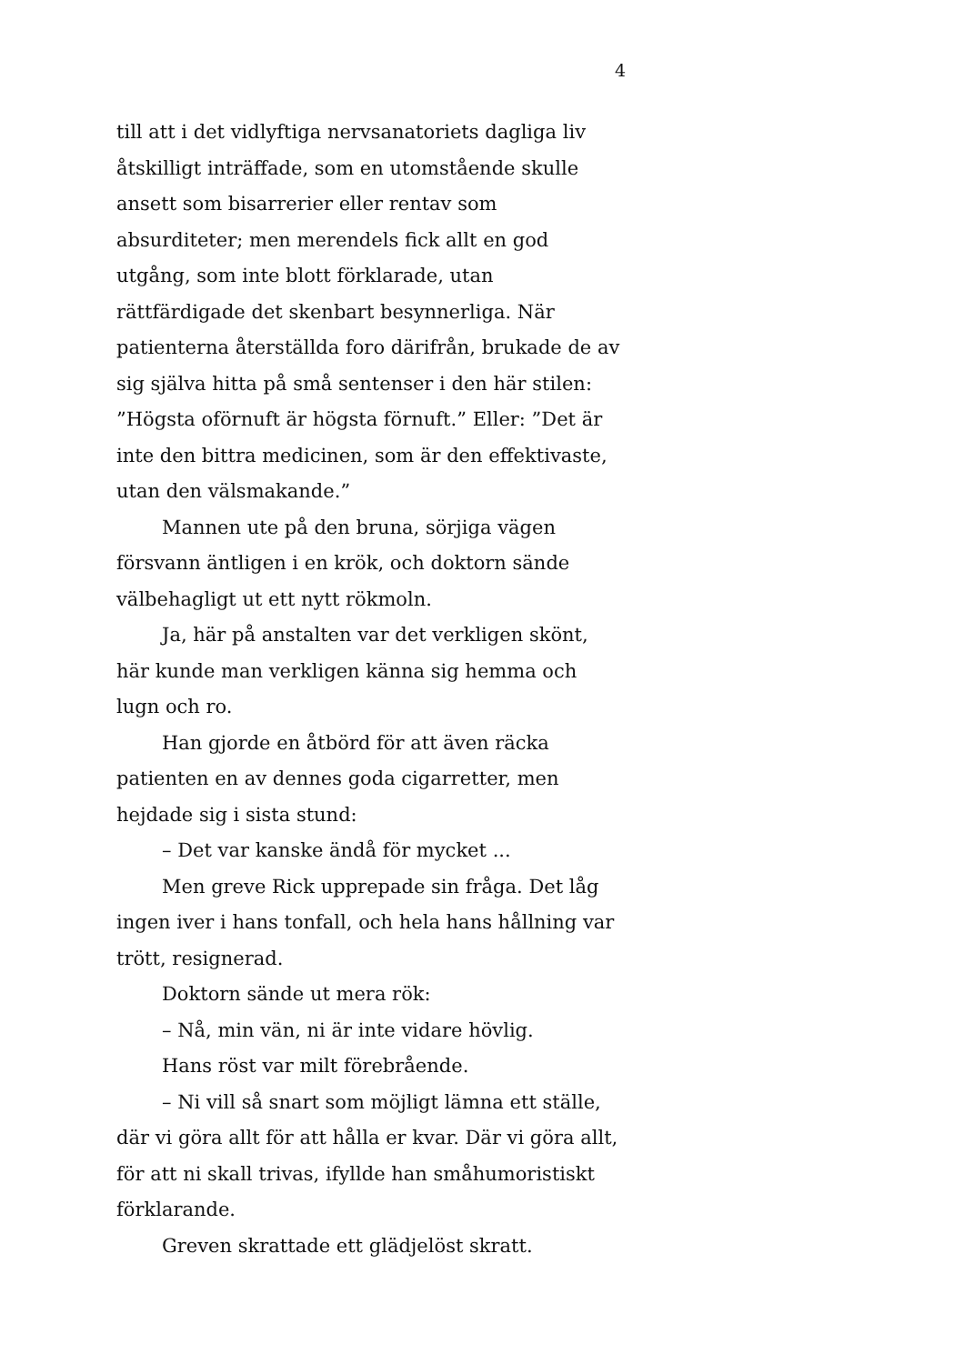4
till att i det vidlyftiga nervsanatoriets dagliga liv åtskilligt inträffade, som en utomstående skulle ansett som bisarrerier eller rentav som absurditeter; men merendels fick allt en god utgång, som inte blott förklarade, utan rättfärdigade det skenbart besynnerliga. När patienterna återställda foro därifrån, brukade de av sig själva hitta på små sentenser i den här stilen: ”Högsta oförnuft är högsta förnuft.” Eller: ”Det är inte den bittra medicinen, som är den effektivaste, utan den välsmakande.”
Mannen ute på den bruna, sörjiga vägen försvann äntligen i en krök, och doktorn sände välbehagligt ut ett nytt rökmoln.
Ja, här på anstalten var det verkligen skönt, här kunde man verkligen känna sig hemma och lugn och ro.
Han gjorde en åtbörd för att även räcka patienten en av dennes goda cigarretter, men hejdade sig i sista stund:
– Det var kanske ändå för mycket ...
Men greve Rick upprepade sin fråga. Det låg ingen iver i hans tonfall, och hela hans hållning var trött, resignerad.
Doktorn sände ut mera rök:
– Nå, min vän, ni är inte vidare hövlig.
Hans röst var milt förebrående.
– Ni vill så snart som möjligt lämna ett ställe, där vi göra allt för att hålla er kvar. Där vi göra allt, för att ni skall trivas, ifyllde han småhumoristiskt förklarande.
Greven skrattade ett glädjelöst skratt.